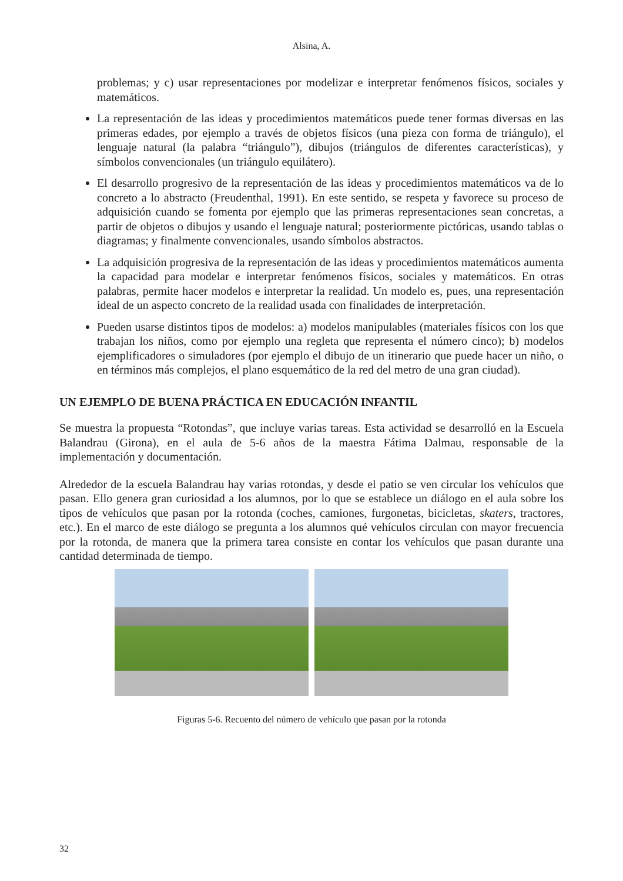Alsina, A.
problemas; y c) usar representaciones por modelizar e interpretar fenómenos físicos, sociales y matemáticos.
La representación de las ideas y procedimientos matemáticos puede tener formas diversas en las primeras edades, por ejemplo a través de objetos físicos (una pieza con forma de triángulo), el lenguaje natural (la palabra “triángulo”), dibujos (triángulos de diferentes características), y símbolos convencionales (un triángulo equilátero).
El desarrollo progresivo de la representación de las ideas y procedimientos matemáticos va de lo concreto a lo abstracto (Freudenthal, 1991). En este sentido, se respeta y favorece su proceso de adquisición cuando se fomenta por ejemplo que las primeras representaciones sean concretas, a partir de objetos o dibujos y usando el lenguaje natural; posteriormente pictóricas, usando tablas o diagramas; y finalmente convencionales, usando símbolos abstractos.
La adquisición progresiva de la representación de las ideas y procedimientos matemáticos aumenta la capacidad para modelar e interpretar fenómenos físicos, sociales y matemáticos. En otras palabras, permite hacer modelos e interpretar la realidad. Un modelo es, pues, una representación ideal de un aspecto concreto de la realidad usada con finalidades de interpretación.
Pueden usarse distintos tipos de modelos: a) modelos manipulables (materiales físicos con los que trabajan los niños, como por ejemplo una regleta que representa el número cinco); b) modelos ejemplificadores o simuladores (por ejemplo el dibujo de un itinerario que puede hacer un niño, o en términos más complejos, el plano esquemático de la red del metro de una gran ciudad).
UN EJEMPLO DE BUENA PRÁCTICA EN EDUCACIÓN INFANTIL
Se muestra la propuesta “Rotondas”, que incluye varias tareas. Esta actividad se desarrolló en la Escuela Balandrau (Girona), en el aula de 5-6 años de la maestra Fátima Dalmau, responsable de la implementación y documentación.
Alrededor de la escuela Balandrau hay varias rotondas, y desde el patio se ven circular los vehículos que pasan. Ello genera gran curiosidad a los alumnos, por lo que se establece un diálogo en el aula sobre los tipos de vehículos que pasan por la rotonda (coches, camiones, furgonetas, bicicletas, skaters, tractores, etc.). En el marco de este diálogo se pregunta a los alumnos qué vehículos circulan con mayor frecuencia por la rotonda, de manera que la primera tarea consiste en contar los vehículos que pasan durante una cantidad determinada de tiempo.
Figuras 5-6. Recuento del número de vehículo que pasan por la rotonda
32